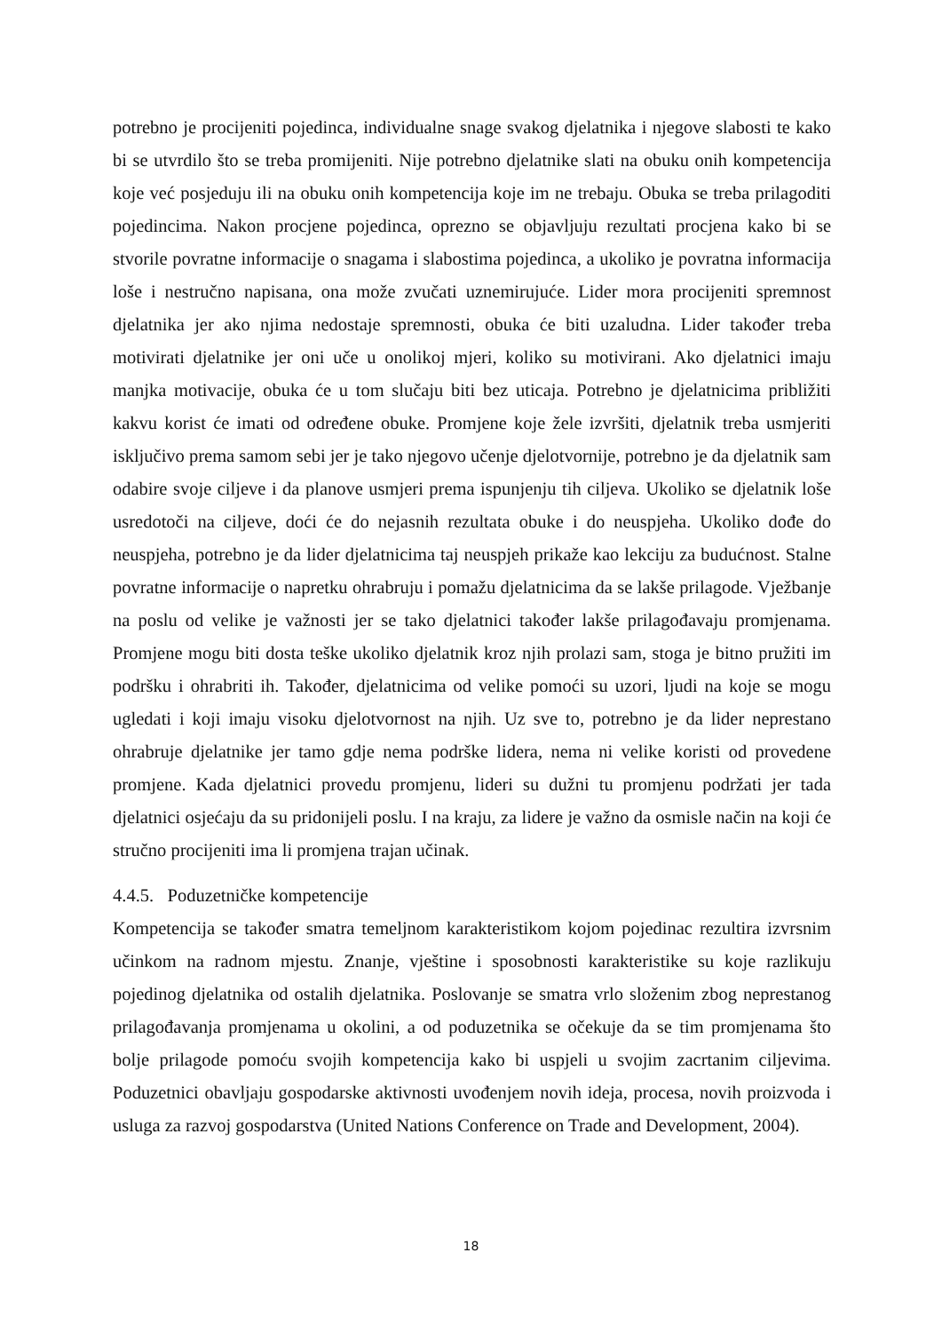potrebno je procijeniti pojedinca, individualne snage svakog djelatnika i njegove slabosti te kako bi se utvrdilo što se treba promijeniti. Nije potrebno djelatnike slati na obuku onih kompetencija koje već posjeduju ili na obuku onih kompetencija koje im ne trebaju. Obuka se treba prilagoditi pojedincima. Nakon procjene pojedinca, oprezno se objavljuju rezultati procjena kako bi se stvorile povratne informacije o snagama i slabostima pojedinca, a ukoliko je povratna informacija loše i nestručno napisana, ona može zvučati uznemirujuće. Lider mora procijeniti spremnost djelatnika jer ako njima nedostaje spremnosti, obuka će biti uzaludna. Lider također treba motivirati djelatnike jer oni uče u onolikoj mjeri, koliko su motivirani. Ako djelatnici imaju manjka motivacije, obuka će u tom slučaju biti bez uticaja. Potrebno je djelatnicima približiti kakvu korist će imati od određene obuke. Promjene koje žele izvršiti, djelatnik treba usmjeriti isključivo prema samom sebi jer je tako njegovo učenje djelotvornije, potrebno je da djelatnik sam odabire svoje ciljeve i da planove usmjeri prema ispunjenju tih ciljeva. Ukoliko se djelatnik loše usredotoči na ciljeve, doći će do nejasnih rezultata obuke i do neuspjeha. Ukoliko dođe do neuspjeha, potrebno je da lider djelatnicima taj neuspjeh prikaže kao lekciju za budućnost. Stalne povratne informacije o napretku ohrabruju i pomažu djelatnicima da se lakše prilagode. Vježbanje na poslu od velike je važnosti jer se tako djelatnici također lakše prilagođavaju promjenama. Promjene mogu biti dosta teške ukoliko djelatnik kroz njih prolazi sam, stoga je bitno pružiti im podršku i ohrabriti ih. Također, djelatnicima od velike pomoći su uzori, ljudi na koje se mogu ugledati i koji imaju visoku djelotvornost na njih. Uz sve to, potrebno je da lider neprestano ohrabruje djelatnike jer tamo gdje nema podrške lidera, nema ni velike koristi od provedene promjene. Kada djelatnici provedu promjenu, lideri su dužni tu promjenu podržati jer tada djelatnici osjećaju da su pridonijeli poslu. I na kraju, za lidere je važno da osmisle način na koji će stručno procijeniti ima li promjena trajan učinak.
4.4.5. Poduzetničke kompetencije
Kompetencija se također smatra temeljnom karakteristikom kojom pojedinac rezultira izvrsnim učinkom na radnom mjestu. Znanje, vještine i sposobnosti karakteristike su koje razlikuju pojedinog djelatnika od ostalih djelatnika. Poslovanje se smatra vrlo složenim zbog neprestanog prilagođavanja promjenama u okolini, a od poduzetnika se očekuje da se tim promjenama što bolje prilagode pomoću svojih kompetencija kako bi uspjeli u svojim zacrtanim ciljevima. Poduzetnici obavljaju gospodarske aktivnosti uvođenjem novih ideja, procesa, novih proizvoda i usluga za razvoj gospodarstva (United Nations Conference on Trade and Development, 2004).
18